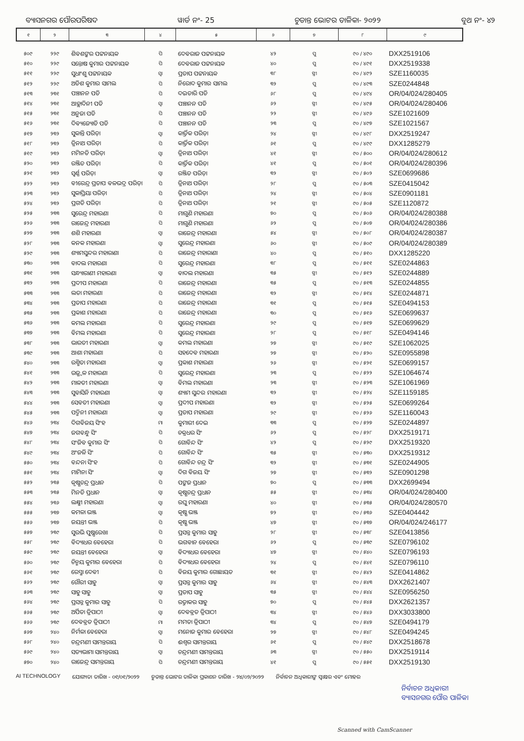ବ୍ୟାସନଗର ପୌରପରିଷଦ ୱାର୍ଡ ନଂ- 25 ଚୁଡାନ୍ତ ଭୋଟର ତାଳିକା- ୨୦୨୨ ବୁଥ ନଂ- ୪୨
| ୧ | ୨ | ୩ | ୪ | ୫ | ୬ | ୭ | ୮ | ୯ |
| --- | --- | --- | --- | --- | --- | --- | --- | --- |
| ୫୦୯ | ୨୨୯ | ଶିବଶଙ୍କର ପଟ୍ଟନାୟକ | ପି | ଦେବରାଜ ପଟ୍ଟନାୟକ | ୪୨ | ପୁ | ୯୦ / ୪୯୦ | DXX2519106 |
| ୫୧୦ | ୨୨୯ | ସନ୍ତୋଷ କୁମାର ପଟ୍ଟନାୟକ | ପି | ଦେବରାଜ ପଟ୍ଟନାୟକ | ୪୦ | ପୁ | ୯୦ / ୪୯୧ | DXX2519338 |
| ୫୧୧ | ୨୨୯ | ସୁଧାଂଶୁ ପଟ୍ଟନାୟକ | ସ୍ୱା | ପ୍ରତାପ ପଟ୍ଟନାୟକ | ୩୮ | ସ୍ତ୍ରୀ | ୯୦ / ୪୯୨ | SZE1160035 |
| ୫୧୨ | ୨୨୯ | ଅତିଶ କୁମାର ସାମଲ | ପି | ନିରୋଦ କୁମାର ସାମଲ | ୩୨ | ପୁ | ୯୦ / ୪୯୩ | SZE0244848 |
| ୫୧୩ | ୨୩୧ | ପଞ୍ଚାନନ ପତି | ପି | ଦଇତାରି ପତି | ୬୮ | ପୁ | ୯୦ / ୪୯୪ | OR/04/024/280405 |
| ୫୧୪ | ୨୩୧ | ଆହ୍ଲାଦିନୀ ପତି | ସ୍ୱା | ପଞ୍ଚାନନ ପତି | ୬୨ | ସ୍ତ୍ରୀ | ୯୦ / ୪୯୫ | OR/04/024/280406 |
| ୫୧୫ | ୨୩୧ | ଅନୁଜା ପତି | ପି | ପଞ୍ଚାନନ ପତି | ୨୨ | ସ୍ତ୍ରୀ | ୯୦ / ୪୯୬ | SZE1021609 |
| ୫୧୬ | ୨୩୧ | ଦିବ୍ୟଜ୍ୟୋତି ପତି | ପି | ପଞ୍ଚାନନ ପତି | ୨୩ | ପୁ | ୯୦ / ୪୯୭ | SZE1021567 |
| ୫୧୭ | ୨୩୨ | ସୁକାନ୍ତି ପରିଡ଼ା | ସ୍ୱା | କାର୍ତ୍ତିକ ପରିଡ଼ା | ୨୪ | ସ୍ତ୍ରୀ | ୯୦ / ୪୯୮ | DXX2519247 |
| ୫୧୮ | ୨୩୨ | ତ୍ରିନାଥ ପରିଡ଼ା | ପି | କାର୍ତ୍ତିକ ପରିଡ଼ା | ୬୧ | ପୁ | ୯୦ / ୪୯୯ | DXX1285279 |
| ୫୧୯ | ୨୩୨ | ମମିନତି ପରିଡ଼ା | ସ୍ୱା | ତ୍ରିନାଥ ପରିଡ଼ା | ୪୧ | ସ୍ତ୍ରୀ | ୯୦ / ୫୦୦ | OR/04/024/280612 |
| ୫୨୦ | ୨୩୨ | ରଞ୍ଜିତ ପରିଡ଼ା | ପି | କାର୍ତ୍ତିକ ପରିଡ଼ା | ୪୧ | ପୁ | ୯୦ / ୫୦୧ | OR/04/024/280396 |
| ୫୨୧ | ୨୩୨ | ସ୍ୱର୍ଣ୍ଣ ପରିଡ଼ା | ସ୍ୱା | ରଞ୍ଜିତ ପରିଡ଼ା | ୩୨ | ସ୍ତ୍ରୀ | ୯୦ / ୫୦୨ | SZE0699686 |
| ୫୨୨ | ୨୩୨ | ବୀରେନ୍ଦ୍ର ପ୍ରତାପ ବଳଭଦ୍ର ପରିଡ଼ା | ପି | ତ୍ରିନାଥ ପରିଡ଼ା | ୨୮ | ପୁ | ୯୦ / ୫୦୩ | SZE0415042 |
| ୫୨୩ | ୨୩୨ | ସୁକାପ୍ରିୟା ପରିଡ଼ା | ପି | ତ୍ରିନାଥ ପରିଡ଼ା | ୨୪ | ସ୍ତ୍ରୀ | ୯୦ / ୫୦୪ | SZE0901181 |
| ୫୨୪ | ୨୩୨ | ପ୍ରଗତି ପରିଡ଼ା | ପି | ତ୍ରିନାଥ ପରିଡ଼ା | ୨୧ | ସ୍ତ୍ରୀ | ୯୦ / ୫୦୫ | SZE1120872 |
| ୫୨୫ | ୨୩୩ | ସୁରେନ୍ଦ୍ର ମହାରଣା | ପି | ମାଗୁଣି ମହାରଣା | ୭୦ | ପୁ | ୯୦ / ୫୦୬ | OR/04/024/280388 |
| ୫୨୬ | ୨୩୩ | ରାଜେନ୍ଦ୍ର ମହାରଣା | ପି | ମାଗୁଣି ମହାରଣା | ୬୨ | ପୁ | ୯୦ / ୫୦୭ | OR/04/024/280386 |
| ୫୨୭ | ୨୩୩ | ଶଶି ମହାରଣା | ସ୍ୱା | ରାଜେନ୍ଦ୍ର ମହାରଣା | ୫୪ | ସ୍ତ୍ରୀ | ୯୦ / ୫୦୮ | OR/04/024/280387 |
| ୫୨୮ | ୨୩୩ | କନକ ମହାରଣା | ସ୍ୱା | ସୁରେନ୍ଦ୍ର ମହାରଣା | ୬୦ | ସ୍ତ୍ରୀ | ୯୦ / ୫୦୯ | OR/04/024/280389 |
| ୫୨୯ | ୨୩୩ | ଶ୍ୟାମସୁନ୍ଦର ମହାରାଣା | ପି | ରାଜେନ୍ଦ୍ର ମହାରାଣା | ୪୦ | ପୁ | ୯୦ / ୫୧୦ | DXX1285220 |
| ୫୩୦ | ୨୩୩ | ବାଦଲ ମହାରଣା | ପି | ସୁରେନ୍ଦ୍ର ମହାରଣା | ୩୮ | ପୁ | ୯୦ / ୫୧୧ | SZE0244863 |
| ୫୩୧ | ୨୩୩ | ସନ୍ଧ୍ୟାରାଣୀ ମହାରଣା | ସ୍ୱା | ବାଦଲ ମହାରଣା | ୩୫ | ସ୍ତ୍ରୀ | ୯୦ / ୫୧୨ | SZE0244889 |
| ୫୩୨ | ୨୩୩ | ପ୍ରଦୀପ ମହାରଣା | ପି | ରାଜେନ୍ଦ୍ର ମହାରଣା | ୩୫ | ପୁ | ୯୦ / ୫୧୩ | SZE0244855 |
| ୫୩୩ | ୨୩୩ | ଲତା ମହାରଣା | ପି | ରାଜେନ୍ଦ୍ର ମହାରଣା | ୩୨ | ସ୍ତ୍ରୀ | ୯୦ / ୫୧୪ | SZE0244871 |
| ୫୩୪ | ୨୩୩ | ପ୍ରତାପ ମହାରଣା | ପି | ରାଜେନ୍ଦ୍ର ମହାରଣା | ୩୧ | ପୁ | ୯୦ / ୫୧୫ | SZE0494153 |
| ୫୩୫ | ୨୩୩ | ପ୍ରକାଶ ମହାରଣା | ପି | ରାଜେନ୍ଦ୍ର ମହାରଣା | ୩୦ | ପୁ | ୯୦ / ୫୧୬ | SZE0699637 |
| ୫୩୬ | ୨୩୩ | କମଲ ମହାରଣା | ପି | ସୁରେନ୍ଦ୍ର ମହାରଣା | ୨୯ | ପୁ | ୯୦ / ୫୧୭ | SZE0699629 |
| ୫୩୭ | ୨୩୩ | ବିମଲ ମହାରଣା | ପି | ସୁରେନ୍ଦ୍ର ମହାରଣା | ୨୮ | ପୁ | ୯୦ / ୫୧୮ | SZE0494146 |
| ୫୩୮ | ୨୩୩ | ଭାରତୀ ମହାରଣା | ସ୍ୱା | କମଲ ମହାରଣା | ୨୭ | ସ୍ତ୍ରୀ | ୯୦ / ୫୧୯ | SZE1062025 |
| ୫୩୯ | ୨୩୩ | ଆଶା ମହାରଣା | ପି | ସହଦେବ ମହାରଣା | ୨୭ | ସ୍ତ୍ରୀ | ୯୦ / ୫୨୦ | SZE0955898 |
| ୫୪୦ | ୨୩୩ | ରଶ୍ମିତା ମହାରଣା | ସ୍ୱା | ପ୍ରକାଶ ମହାରଣା | ୨୬ | ସ୍ତ୍ରୀ | ୯୦ / ୫୨୧ | SZE0699157 |
| ୫୪୧ | ୨୩୩ | ଉଜ୍ଜ୍ୱଳ ମହାରଣା | ପି | ସୁରେନ୍ଦ୍ର ମହାରଣା | ୨୩ | ପୁ | ୯୦ / ୫୨୨ | SZE1064674 |
| ୫୪୨ | ୨୩୩ | ମାଳତୀ ମହାରଣା | ସ୍ୱା | ବିମଲ ମହାରଣା | ୨୩ | ସ୍ତ୍ରୀ | ୯୦ / ୫୨୩ | SZE1061969 |
| ୫୪୩ | ୨୩୩ | ସୁବାସିନି ମହାରଣା | ସ୍ୱା | ଶ୍ୟାମ ସୁନ୍ଦର ମହାରଣା | ୩୨ | ସ୍ତ୍ରୀ | ୯୦ / ୫୨୪ | SZE1159185 |
| ୫୪୪ | ୨୩୩ | ସେବତୀ ମହାରଣା | ସ୍ୱା | ପ୍ରଦୀପ ମହାରଣା | ୩୨ | ସ୍ତ୍ରୀ | ୯୦ / ୫୨୫ | SZE0699264 |
| ୫୪୫ | ୨୩୩ | ପଦ୍ମିନୀ ମହାରଣା | ସ୍ୱା | ପ୍ରତାପ ମହାରଣା | ୨୯ | ସ୍ତ୍ରୀ | ୯୦ / ୫୨୬ | SZE1160043 |
| ୫୪୬ | ୨୩୪ | ଦିଗବିଜୟ ସିଂହ | ମା | କୁମାରୀ ଦେଇ | ୩୩ | ପୁ | ୯୦ / ୫୨୭ | SZE0244897 |
| ୫୪୭ | ୨୩୪ | ଜଗବନ୍ଧୁ ସିଂ | ପି | ଚକ୍ରଧର ସିଂ | ୬୨ | ପୁ | ୯୦ / ୫୨୮ | DXX2519171 |
| ୫୪୮ | ୨୩୪ | ସଂଜିବ କୁମାର ସିଂ | ପି | ଗୋବିନ୍ଦ ସିଂ | ୪୨ | ପୁ | ୯୦ / ୫୨୯ | DXX2519320 |
| ୫୪୯ | ୨୩୪ | ଅଂଜଳି ସିଂ | ପି | ଗୋବିନ୍ଦ ସିଂ | ୩୫ | ସ୍ତ୍ରୀ | ୯୦ / ୫୩୦ | DXX2519312 |
| ୫୫୦ | ୨୩୪ | ବନ୍ଦନା ସିଂହ | ପି | ଗୋବିନ୍ଦ ଚନ୍ଦ୍ର ସିଂ | ୩୨ | ସ୍ତ୍ରୀ | ୯୦ / ୫୩୧ | SZE0244905 |
| ୫୫୧ | ୨୩୪ | ମାମିନା ସିଂ | ସ୍ୱା | ଦିଗ ବିଜୟ ସିଂ | ୨୭ | ସ୍ତ୍ରୀ | ୯୦ / ୫୩୨ | SZE0901298 |
| ୫୫୨ | ୨୩୫ | କୃଷ୍ଣଚନ୍ଦ୍ର ପ୍ରଧାନ | ପି | ପଙ୍କଜ ପ୍ରଧାନ | ୭୦ | ପୁ | ୯୦ / ୫୩୩ | DXX2699494 |
| ୫୫୩ | ୨୩୫ | ମିନତି ପ୍ରଧାନ | ସ୍ୱା | କୃଷ୍ଣଚନ୍ଦ୍ର ପ୍ରଧାନ | ୫୫ | ସ୍ତ୍ରୀ | ୯୦ / ୫୩୪ | OR/04/024/280400 |
| ୫୫୪ | ୨୩୬ | ଲକ୍ଷ୍ମୀ ମହାରଣା | ସ୍ୱା | ରଘୁ ମହାରଣା | ୪୦ | ସ୍ତ୍ରୀ | ୯୦ / ୫୩୫ | OR/04/024/280570 |
| ୫୫୫ | ୨୩୭ | କମଳା ଭଞ୍ଜ | ସ୍ୱା | କୃଷ୍ଣ ଭଞ୍ଜ | ୭୨ | ସ୍ତ୍ରୀ | ୯୦ / ୫୩୬ | SZE0404442 |
| ୫୫୬ | ୨୩୭ | ଜୟନ୍ତୀ ଭଞ୍ଜ | ପି | କୃଷ୍ଣ ଭଞ୍ଜ | ୪୭ | ସ୍ତ୍ରୀ | ୯୦ / ୫୩୭ | OR/04/024/246177 |
| ୫୫୭ | ୨୩୯ | ସୁରଭି ପୁଷ୍ପରେଖା | ପି | ପ୍ରସନ୍ନ କୁମାର ସାହୁ | ୨୮ | ସ୍ତ୍ରୀ | ୯୦ / ୫୩୮ | SZE0413856 |
| ୫୫୮ | ୨୩୯ | ବିଦ୍ୟାଧର ବେହେରା | ପି | ଭଗବାନ ବେହେରା | ୬୨ | ପୁ | ୯୦ / ୫୩୯ | SZE0796102 |
| ୫୫୯ | ୨୩୯ | ଜୟନ୍ତୀ ବେହେରା | ସ୍ୱା | ବିଦ୍ୟାଧର ବେହେରା | ୪୭ | ସ୍ତ୍ରୀ | ୯୦ / ୫୪୦ | SZE0796193 |
| ୫୬୦ | ୨୩୯ | ଚିନ୍ମୟ କୁମାର ବେହେରା | ପି | ବିଦ୍ୟାଧର ବେହେରା | ୨୪ | ପୁ | ୯୦ / ୫୪୧ | SZE0796110 |
| ୫୬୧ | ୨୩୯ | ରେସ୍ମା ଦେବୀ | ପି | ବିଜୟ କୁମାର ଗୋଛାୟତ | ୩୧ | ସ୍ତ୍ରୀ | ୯୦ / ୫୪୨ | SZE0414862 |
| ୫୬୨ | ୨୩୯ | ଗୌରୀ ସାହୁ | ସ୍ୱା | ପ୍ରସନ୍ନ କୁମାର ସାହୁ | ୬୪ | ସ୍ତ୍ରୀ | ୯୦ / ୫୪୩ | DXX2621407 |
| ୫୬୩ | ୨୩୯ | ସାହୁ ସାହୁ | ସ୍ୱା | ପ୍ରତାପ ସାହୁ | ୩୫ | ସ୍ତ୍ରୀ | ୯୦ / ୫୪୪ | SZE0956250 |
| ୫୬୪ | ୨୩୯ | ପ୍ରସନ୍ନ କୁମାର ସାହୁ | ପି | ରତ୍ନାକର ସାହୁ | ୭୦ | ପୁ | ୯୦ / ୫୪୫ | DXX2621357 |
| ୫୬୫ | ୨୩୯ | ଅର୍ପିତା ତ୍ରିପାଠୀ | ସ୍ୱା | ଦେବବ୍ରତ ତ୍ରିପାଠୀ | ୩୪ | ସ୍ତ୍ରୀ | ୯୦ / ୫୪୬ | DXX3033800 |
| ୫୬୬ | ୨୩୯ | ଦେବବ୍ରତ ତ୍ରିପାଠୀ | ମା | ମମତା ତ୍ରିପାଠୀ | ୩୪ | ପୁ | ୯୦ / ୫୪୭ | SZE0494179 |
| ୫୬୭ | ୨୪୦ | ନିର୍ମଳା ବେହେରା | ସ୍ୱା | ମନୋଜ କୁମାର ବେହେରା | ୨୭ | ସ୍ତ୍ରୀ | ୯୦ / ୫୪୮ | SZE0494245 |
| ୫୬୮ | ୨୪୦ | ଚନ୍ଦ୍ରମଣୀ ସାମନ୍ତରାୟ | ପି | ଈଶ୍ୱର ସାମନ୍ତରାୟ | ୬୧ | ପୁ | ୯୦ / ୫୪୯ | DXX2518678 |
| ୫୬୯ | ୨୪୦ | ସତ୍ୟଭାମା ସାମନ୍ତରାୟ | ସ୍ୱା | ଚନ୍ଦ୍ରମଣୀ ସାମନ୍ତରାୟ | ୬୩ | ସ୍ତ୍ରୀ | ୯୦ / ୫୫୦ | DXX2519114 |
| ୫୭୦ | ୨୪୦ | ରାଜେନ୍ଦ୍ର ସାମନ୍ତରାୟ | ପି | ଚନ୍ଦ୍ରମଣୀ ସାମନ୍ତରାୟ | ୪୧ | ପୁ | ୯୦ / ୫୫୧ | DXX2519130 |
AI TECHNOLOGY ଯୋଗ୍ୟତା ତାରିଖ - ୦୧/୦୧/୨୦୨୨ ଚୁଡାନ୍ତ ଭୋଟର ତାଳିକା ପ୍ରକାଶନ ତାରିଖ - ୨୪/୦୨/୨୦୨୨ ନିର୍ବାଚନ ଅଧିକାରୀଙ୍କ ସ୍ୱାକ୍ଷର ଏବଂ ମୋହର
ନିର୍ବାଚନ ଅଧିକାରୀ
ବ୍ୟାସନଗର ପୌର ପାଳିକା
Scanned with CamScanner